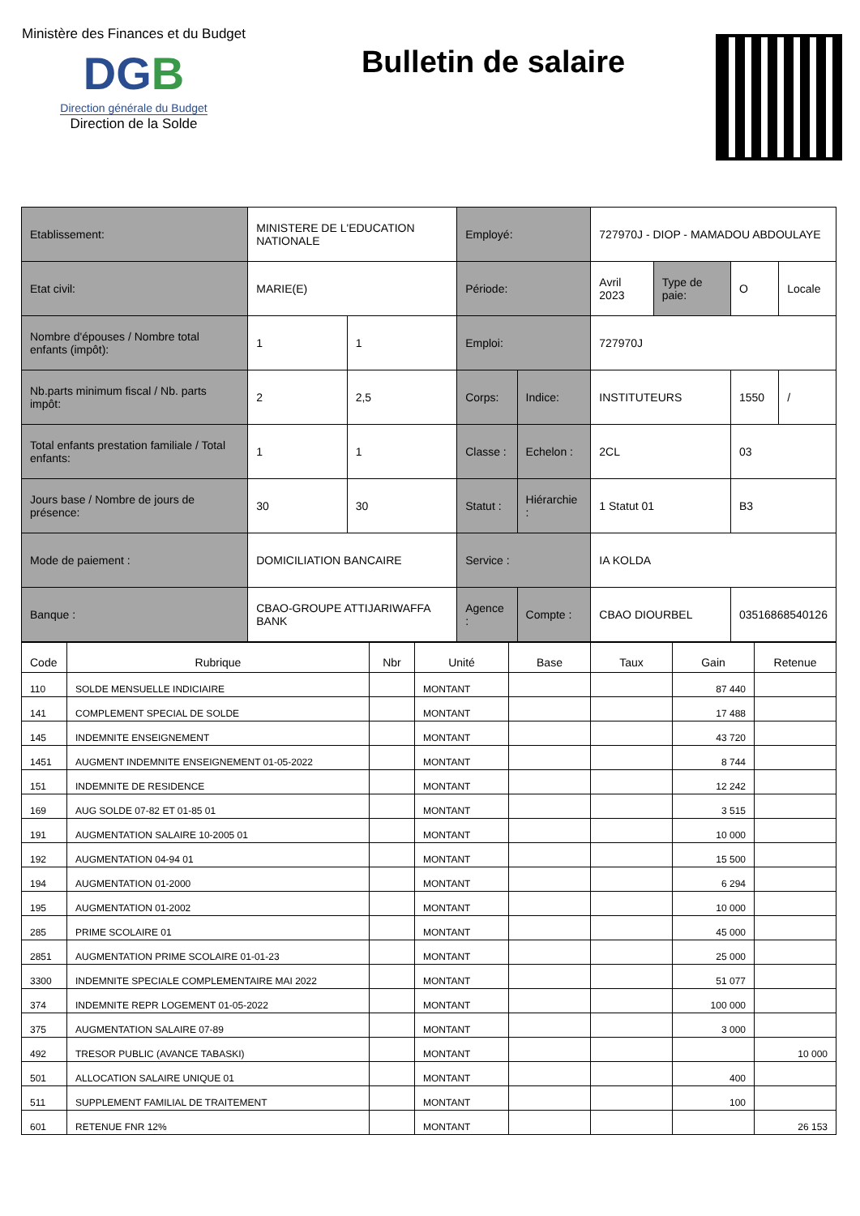Ministère des Finances et du Budget
DGB
Direction générale du Budget
Direction de la Solde
Bulletin de salaire
| Etablissement: | MINISTERE DE L'EDUCATION NATIONALE | | Employé: | | 727970J - DIOP - MAMADOU ABDOULAYE | | | |
| Etat civil: | MARIE(E) | | Période: | | Avril 2023 | Type de paie: | O | Locale |
| Nombre d'épouses / Nombre total enfants (impôt): | 1 | 1 | Emploi: | | 727970J | | | |
| Nb.parts minimum fiscal / Nb. parts impôt: | 2 | 2,5 | Corps: | Indice: | INSTITUTEURS | | 1550 | / |
| Total enfants prestation familiale / Total enfants: | 1 | 1 | Classe : | Echelon : | 2CL | | 03 | |
| Jours base / Nombre de jours de présence: | 30 | 30 | Statut : | Hiérarchie : | 1 Statut 01 | | B3 | |
| Mode de paiement : | DOMICILIATION BANCAIRE | | Service : | | IA KOLDA | | | |
| Banque : | CBAO-GROUPE ATTIJARIWAFFA BANK | | Agence : | Compte : | CBAO DIOURBEL | | 03516868540126 | |
| Code | Rubrique | Nbr | Unité | Base | Taux | Gain | Retenue |
| --- | --- | --- | --- | --- | --- | --- | --- |
| 110 | SOLDE MENSUELLE INDICIAIRE | | MONTANT | | | 87 440 | |
| 141 | COMPLEMENT SPECIAL DE SOLDE | | MONTANT | | | 17 488 | |
| 145 | INDEMNITE ENSEIGNEMENT | | MONTANT | | | 43 720 | |
| 1451 | AUGMENT INDEMNITE ENSEIGNEMENT 01-05-2022 | | MONTANT | | | 8 744 | |
| 151 | INDEMNITE DE RESIDENCE | | MONTANT | | | 12 242 | |
| 169 | AUG SOLDE 07-82 ET 01-85 01 | | MONTANT | | | 3 515 | |
| 191 | AUGMENTATION SALAIRE 10-2005 01 | | MONTANT | | | 10 000 | |
| 192 | AUGMENTATION 04-94 01 | | MONTANT | | | 15 500 | |
| 194 | AUGMENTATION 01-2000 | | MONTANT | | | 6 294 | |
| 195 | AUGMENTATION 01-2002 | | MONTANT | | | 10 000 | |
| 285 | PRIME SCOLAIRE 01 | | MONTANT | | | 45 000 | |
| 2851 | AUGMENTATION PRIME SCOLAIRE 01-01-23 | | MONTANT | | | 25 000 | |
| 3300 | INDEMNITE SPECIALE COMPLEMENTAIRE MAI 2022 | | MONTANT | | | 51 077 | |
| 374 | INDEMNITE REPR LOGEMENT 01-05-2022 | | MONTANT | | | 100 000 | |
| 375 | AUGMENTATION SALAIRE 07-89 | | MONTANT | | | 3 000 | |
| 492 | TRESOR PUBLIC (AVANCE TABASKI) | | MONTANT | | | | 10 000 |
| 501 | ALLOCATION SALAIRE UNIQUE 01 | | MONTANT | | | 400 | |
| 511 | SUPPLEMENT FAMILIAL DE TRAITEMENT | | MONTANT | | | 100 | |
| 601 | RETENUE FNR 12% | | MONTANT | | | | 26 153 |